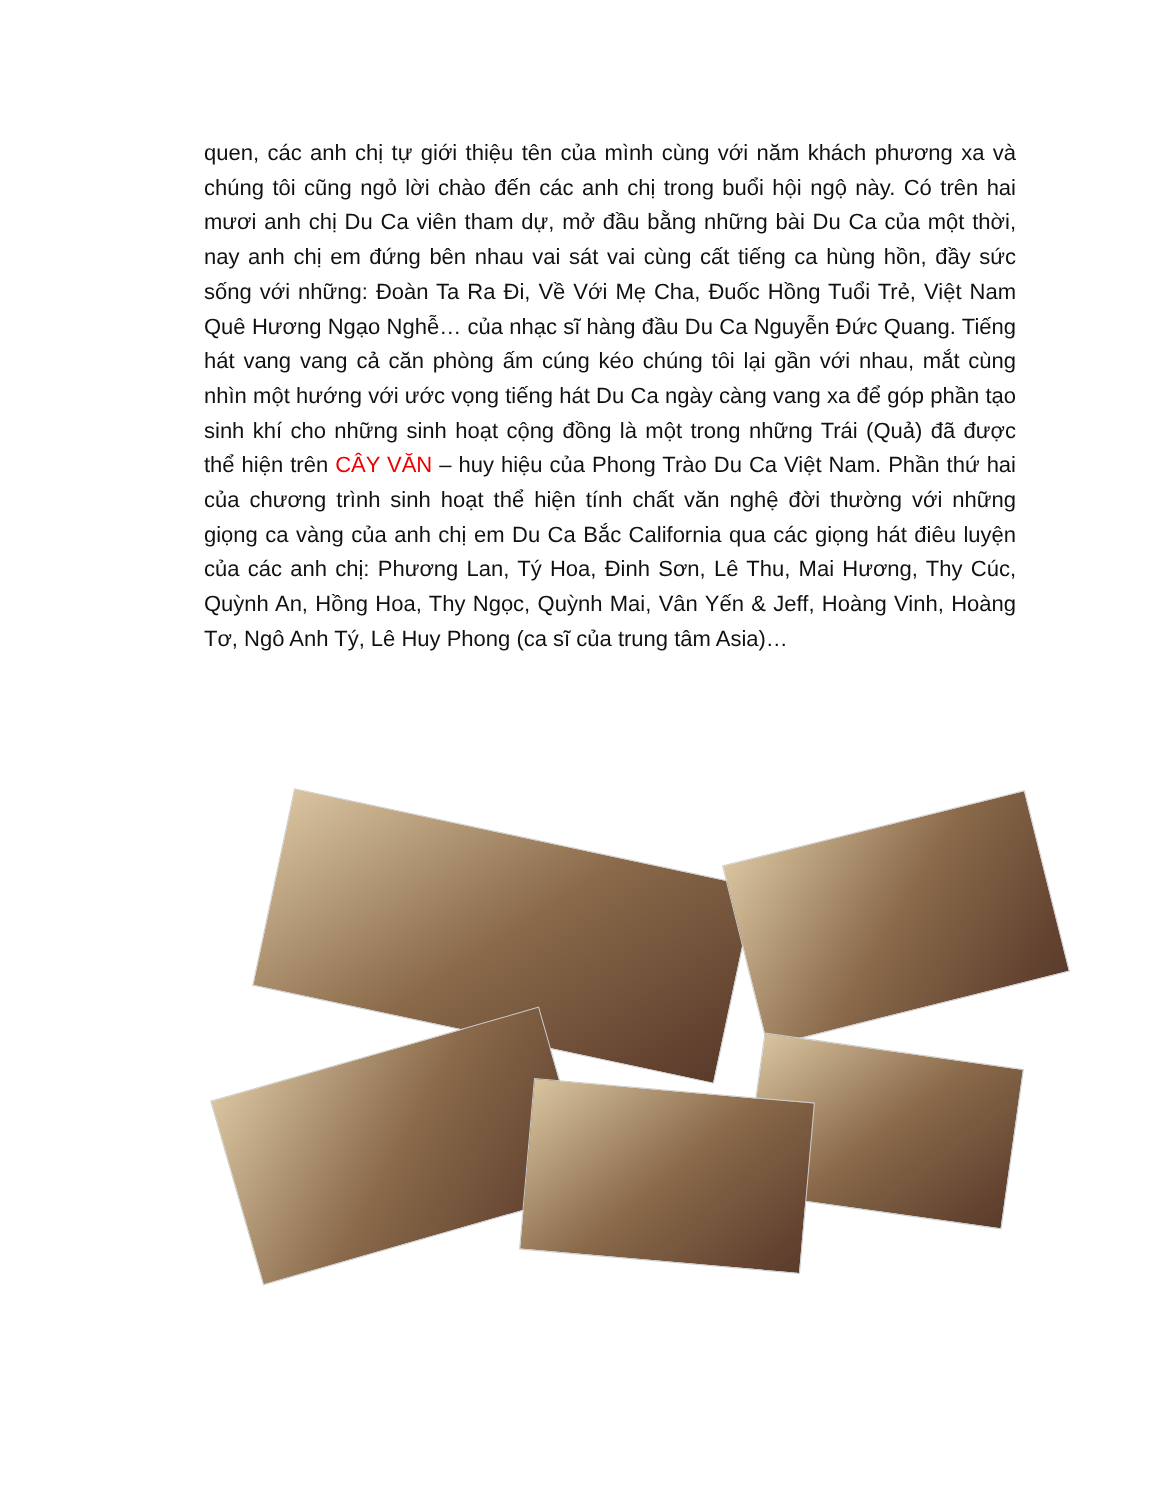quen, các anh chị tự giới thiệu tên của mình cùng với năm khách phương xa và chúng tôi cũng ngỏ lời chào đến các anh chị trong buổi hội ngộ này. Có trên hai mươi anh chị Du Ca viên tham dự, mở đầu bằng những bài Du Ca của một thời, nay anh chị em đứng bên nhau vai sát vai cùng cất tiếng ca hùng hồn, đầy sức sống với những: Đoàn Ta Ra Đi, Về Với Mẹ Cha, Đuốc Hồng Tuổi Trẻ, Việt Nam Quê Hương Ngạo Nghễ… của nhạc sĩ hàng đầu Du Ca Nguyễn Đức Quang. Tiếng hát vang vang cả căn phòng ấm cúng kéo chúng tôi lại gần với nhau, mắt cùng nhìn một hướng với ước vọng tiếng hát Du Ca ngày càng vang xa để góp phần tạo sinh khí cho những sinh hoạt cộng đồng là một trong những Trái (Quả) đã được thể hiện trên CÂY VĂN – huy hiệu của Phong Trào Du Ca Việt Nam. Phần thứ hai của chương trình sinh hoạt thể hiện tính chất văn nghệ đời thường với những giọng ca vàng của anh chị em Du Ca Bắc California qua các giọng hát điêu luyện của các anh chị: Phương Lan, Tý Hoa, Đinh Sơn, Lê Thu, Mai Hương, Thy Cúc, Quỳnh An, Hồng Hoa, Thy Ngọc, Quỳnh Mai, Vân Yến & Jeff, Hoàng Vinh, Hoàng Tơ, Ngô Anh Tý, Lê Huy Phong (ca sĩ của trung tâm Asia)…